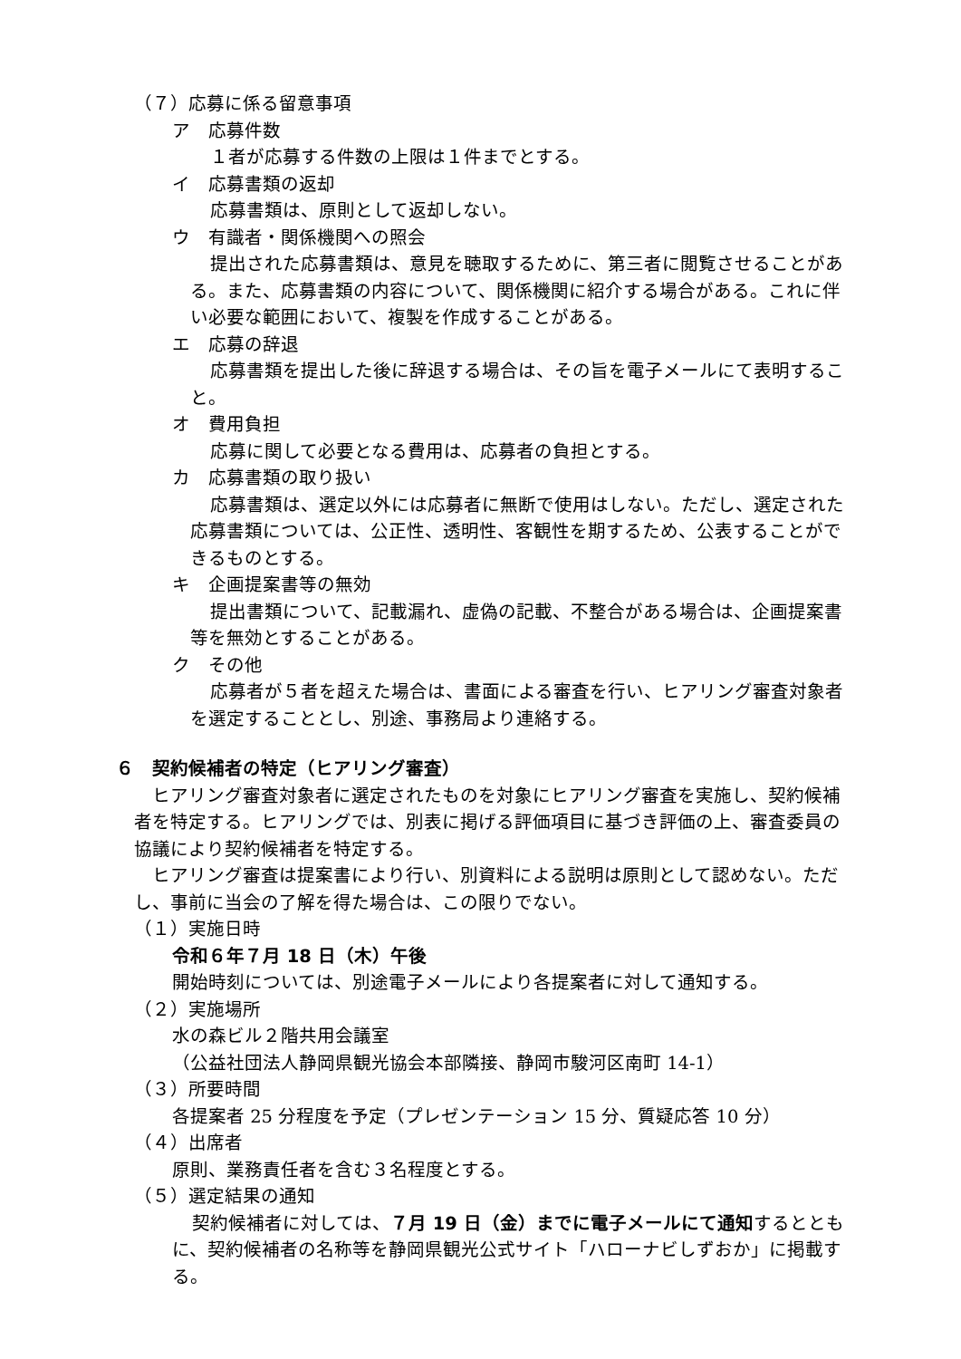（７）応募に係る留意事項
ア　応募件数
１者が応募する件数の上限は１件までとする。
イ　応募書類の返却
応募書類は、原則として返却しない。
ウ　有識者・関係機関への照会
提出された応募書類は、意見を聴取するために、第三者に閲覧させることがある。また、応募書類の内容について、関係機関に紹介する場合がある。これに伴い必要な範囲において、複製を作成することがある。
エ　応募の辞退
応募書類を提出した後に辞退する場合は、その旨を電子メールにて表明すること。
オ　費用負担
応募に関して必要となる費用は、応募者の負担とする。
カ　応募書類の取り扱い
応募書類は、選定以外には応募者に無断で使用はしない。ただし、選定された応募書類については、公正性、透明性、客観性を期するため、公表することができるものとする。
キ　企画提案書等の無効
提出書類について、記載漏れ、虚偽の記載、不整合がある場合は、企画提案書等を無効とすることがある。
ク　その他
応募者が５者を超えた場合は、書面による審査を行い、ヒアリング審査対象者を選定することとし、別途、事務局より連絡する。
６　契約候補者の特定（ヒアリング審査）
ヒアリング審査対象者に選定されたものを対象にヒアリング審査を実施し、契約候補者を特定する。ヒアリングでは、別表に掲げる評価項目に基づき評価の上、審査委員の協議により契約候補者を特定する。
ヒアリング審査は提案書により行い、別資料による説明は原則として認めない。ただし、事前に当会の了解を得た場合は、この限りでない。
（１）実施日時
令和６年７月 18 日（木）午後
開始時刻については、別途電子メールにより各提案者に対して通知する。
（２）実施場所
水の森ビル２階共用会議室
（公益社団法人静岡県観光協会本部隣接、静岡市駿河区南町 14-1）
（３）所要時間
各提案者 25 分程度を予定（プレゼンテーション 15 分、質疑応答 10 分）
（４）出席者
原則、業務責任者を含む３名程度とする。
（５）選定結果の通知
契約候補者に対しては、７月 19 日（金）までに電子メールにて通知するとともに、契約候補者の名称等を静岡県観光公式サイト「ハローナビしずおか」に掲載する。